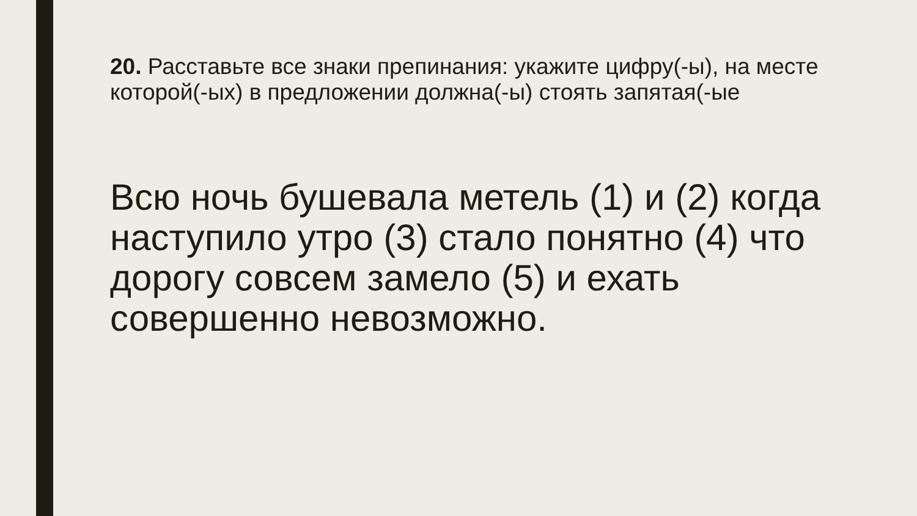20. Расставьте все знаки препинания: укажите цифру(-ы), на месте которой(-ых) в предложении должна(-ы) стоять запятая(-ые
Всю ночь бушевала метель (1) и (2) когда наступило утро (3) стало понятно (4) что дорогу совсем замело (5) и ехать совершенно невозможно.